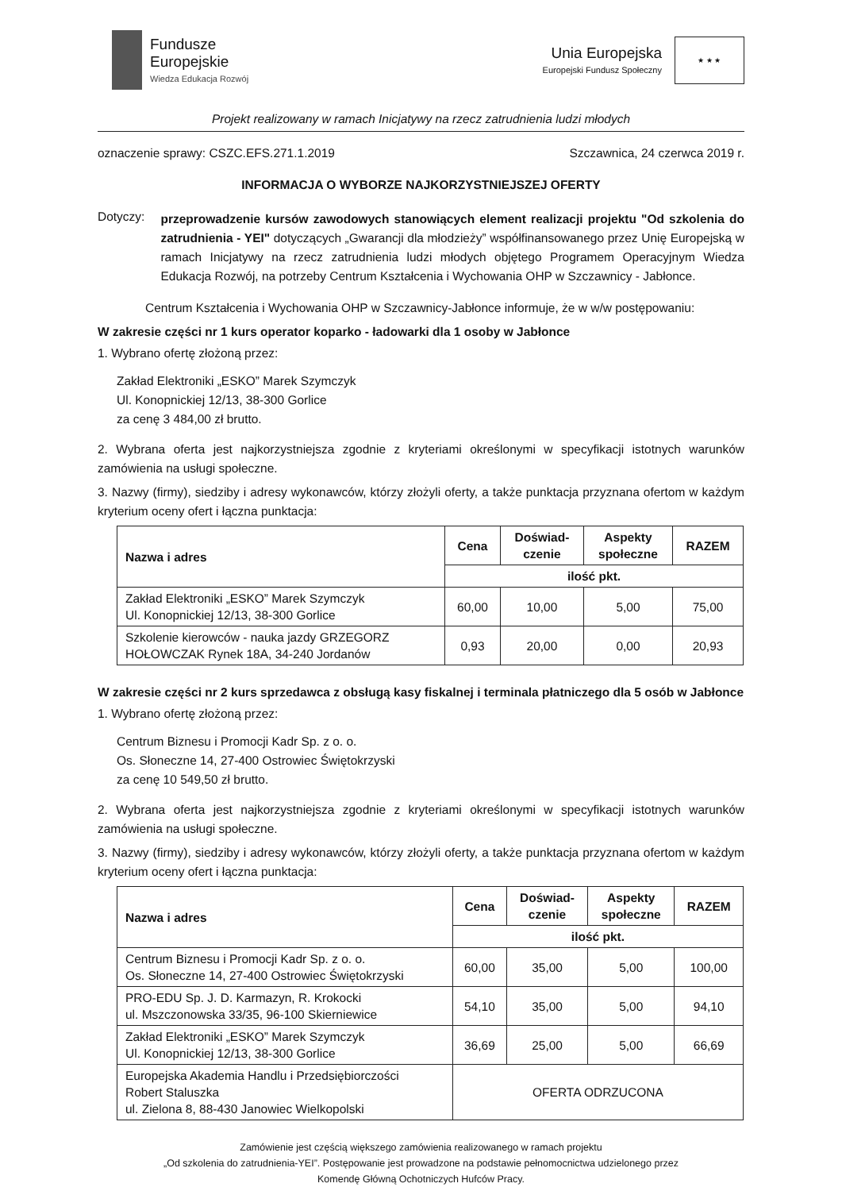Fundusze
Europejskie
Wiedza Edukacja Rozwój
Unia Europejska
Europejski Fundusz Społeczny
★ ★ ★
Projekt realizowany w ramach Inicjatywy na rzecz zatrudnienia ludzi młodych
oznaczenie sprawy: CSZC.EFS.271.1.2019 Szczawnica, 24 czerwca 2019 r.
INFORMACJA O WYBORZE NAJKORZYSTNIEJSZEJ OFERTY
Dotyczy:
przeprowadzenie kursów zawodowych stanowiących element realizacji projektu "Od szkolenia do zatrudnienia - YEI" dotyczących „Gwarancji dla młodzieży” współfinansowanego przez Unię Europejską w ramach Inicjatywy na rzecz zatrudnienia ludzi młodych objętego Programem Operacyjnym Wiedza Edukacja Rozwój, na potrzeby Centrum Kształcenia i Wychowania OHP w Szczawnicy - Jabłonce.
Centrum Kształcenia i Wychowania OHP w Szczawnicy-Jabłonce informuje, że w w/w postępowaniu:
W zakresie części nr 1 kurs operator koparko - ładowarki dla 1 osoby w Jabłonce
1. Wybrano ofertę złożoną przez:
Zakład Elektroniki „ESKO” Marek Szymczyk
Ul. Konopnickiej 12/13, 38-300 Gorlice
za cenę 3 484,00 zł brutto.
2. Wybrana oferta jest najkorzystniejsza zgodnie z kryteriami określonymi w specyfikacji istotnych warunków zamówienia na usługi społeczne.
3. Nazwy (firmy), siedziby i adresy wykonawców, którzy złożyli oferty, a także punktacja przyznana ofertom w każdym kryterium oceny ofert i łączna punktacja:
| Nazwa i adres | Cena | Doświad- czenie | Aspekty społeczne | RAZEM |
| --- | --- | --- | --- | --- |
| | ilość pkt. | | | |
| Zakład Elektroniki „ESKO” Marek Szymczyk Ul. Konopnickiej 12/13, 38-300 Gorlice | 60,00 | 10,00 | 5,00 | 75,00 |
| Szkolenie kierowców - nauka jazdy GRZEGORZ HOŁOWCZAK Rynek 18A, 34-240 Jordanów | 0,93 | 20,00 | 0,00 | 20,93 |
W zakresie części nr 2 kurs sprzedawca z obsługą kasy fiskalnej i terminala płatniczego dla 5 osób w Jabłonce
1. Wybrano ofertę złożoną przez:
Centrum Biznesu i Promocji Kadr Sp. z o. o.
Os. Słoneczne 14, 27-400 Ostrowiec Świętokrzyski
za cenę 10 549,50 zł brutto.
2. Wybrana oferta jest najkorzystniejsza zgodnie z kryteriami określonymi w specyfikacji istotnych warunków zamówienia na usługi społeczne.
3. Nazwy (firmy), siedziby i adresy wykonawców, którzy złożyli oferty, a także punktacja przyznana ofertom w każdym kryterium oceny ofert i łączna punktacja:
| Nazwa i adres | Cena | Doświad- czenie | Aspekty społeczne | RAZEM |
| --- | --- | --- | --- | --- |
| | ilość pkt. | | | |
| Centrum Biznesu i Promocji Kadr Sp. z o. o. Os. Słoneczne 14, 27-400 Ostrowiec Świętokrzyski | 60,00 | 35,00 | 5,00 | 100,00 |
| PRO-EDU Sp. J. D. Karmazyn, R. Krokocki ul. Mszczonowska 33/35, 96-100 Skierniewice | 54,10 | 35,00 | 5,00 | 94,10 |
| Zakład Elektroniki „ESKO” Marek Szymczyk Ul. Konopnickiej 12/13, 38-300 Gorlice | 36,69 | 25,00 | 5,00 | 66,69 |
| Europejska Akademia Handlu i Przedsiębiorczości Robert Staluszka ul. Zielona 8, 88-430 Janowiec Wielkopolski | OFERTA ODRZUCONA | | | |
Zamówienie jest częścią większego zamówienia realizowanego w ramach projektu
„Od szkolenia do zatrudnienia-YEI”. Postępowanie jest prowadzone na podstawie pełnomocnictwa udzielonego przez
Komendę Główną Ochotniczych Hufców Pracy.